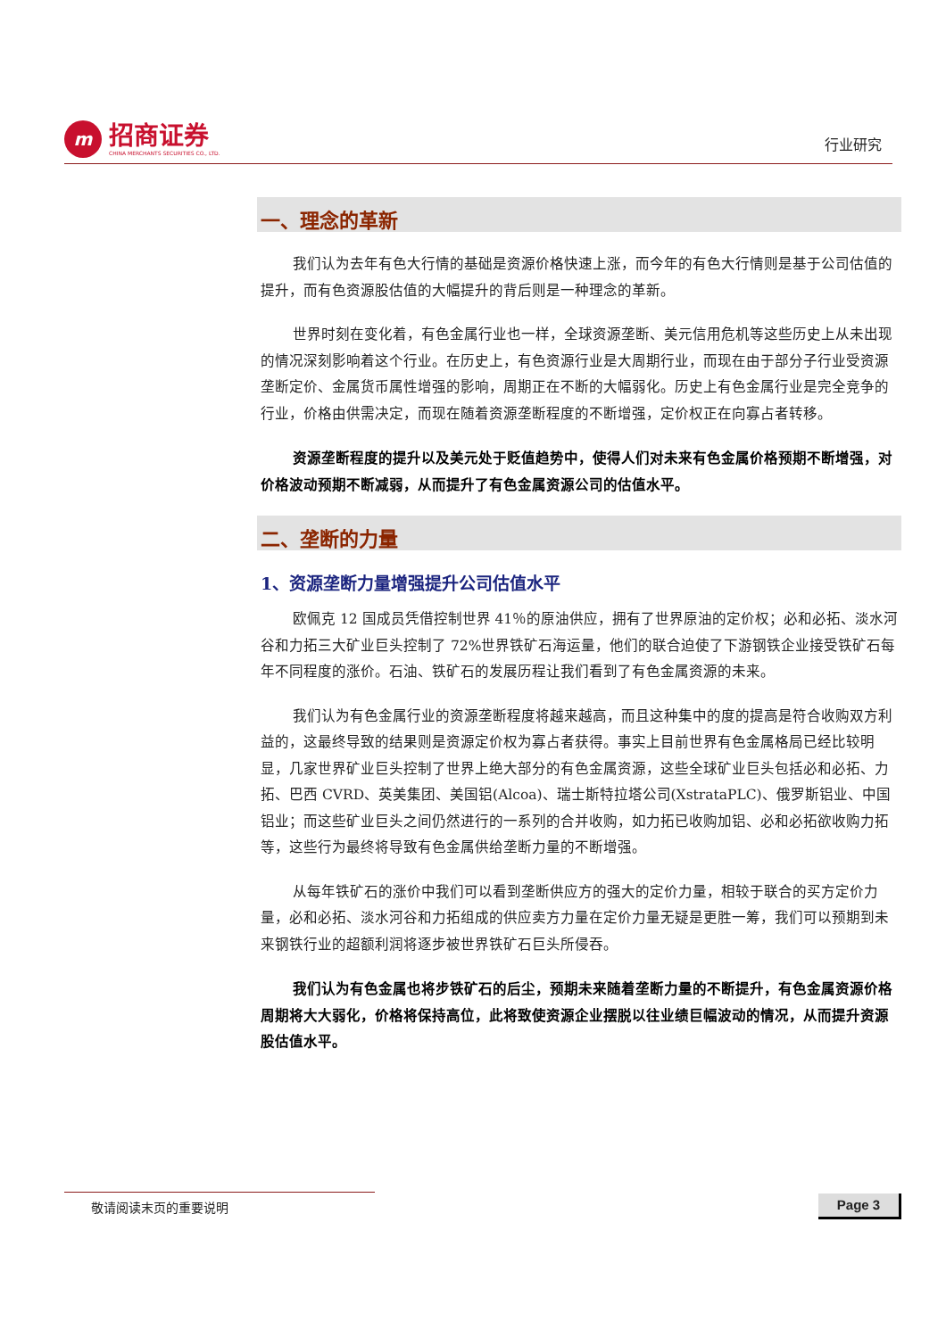m
招商证券
CHINA MERCHANTS SECURITIES CO., LTD.
行业研究
一、理念的革新
我们认为去年有色大行情的基础是资源价格快速上涨，而今年的有色大行情则是基于公司估值的提升，而有色资源股估值的大幅提升的背后则是一种理念的革新。
世界时刻在变化着，有色金属行业也一样，全球资源垄断、美元信用危机等这些历史上从未出现的情况深刻影响着这个行业。在历史上，有色资源行业是大周期行业，而现在由于部分子行业受资源垄断定价、金属货币属性增强的影响，周期正在不断的大幅弱化。历史上有色金属行业是完全竞争的行业，价格由供需决定，而现在随着资源垄断程度的不断增强，定价权正在向寡占者转移。
资源垄断程度的提升以及美元处于贬值趋势中，使得人们对未来有色金属价格预期不断增强，对价格波动预期不断减弱，从而提升了有色金属资源公司的估值水平。
二、垄断的力量
1、资源垄断力量增强提升公司估值水平
欧佩克 12 国成员凭借控制世界 41％的原油供应，拥有了世界原油的定价权；必和必拓、淡水河谷和力拓三大矿业巨头控制了 72%世界铁矿石海运量，他们的联合迫使了下游钢铁企业接受铁矿石每年不同程度的涨价。石油、铁矿石的发展历程让我们看到了有色金属资源的未来。
我们认为有色金属行业的资源垄断程度将越来越高，而且这种集中的度的提高是符合收购双方利益的，这最终导致的结果则是资源定价权为寡占者获得。事实上目前世界有色金属格局已经比较明显，几家世界矿业巨头控制了世界上绝大部分的有色金属资源，这些全球矿业巨头包括必和必拓、力拓、巴西 CVRD、英美集团、美国铝(Alcoa)、瑞士斯特拉塔公司(XstrataPLC)、俄罗斯铝业、中国铝业；而这些矿业巨头之间仍然进行的一系列的合并收购，如力拓已收购加铝、必和必拓欲收购力拓等，这些行为最终将导致有色金属供给垄断力量的不断增强。
从每年铁矿石的涨价中我们可以看到垄断供应方的强大的定价力量，相较于联合的买方定价力量，必和必拓、淡水河谷和力拓组成的供应卖方力量在定价力量无疑是更胜一筹，我们可以预期到未来钢铁行业的超额利润将逐步被世界铁矿石巨头所侵吞。
我们认为有色金属也将步铁矿石的后尘，预期未来随着垄断力量的不断提升，有色金属资源价格周期将大大弱化，价格将保持高位，此将致使资源企业摆脱以往业绩巨幅波动的情况，从而提升资源股估值水平。
敬请阅读末页的重要说明 Page 3